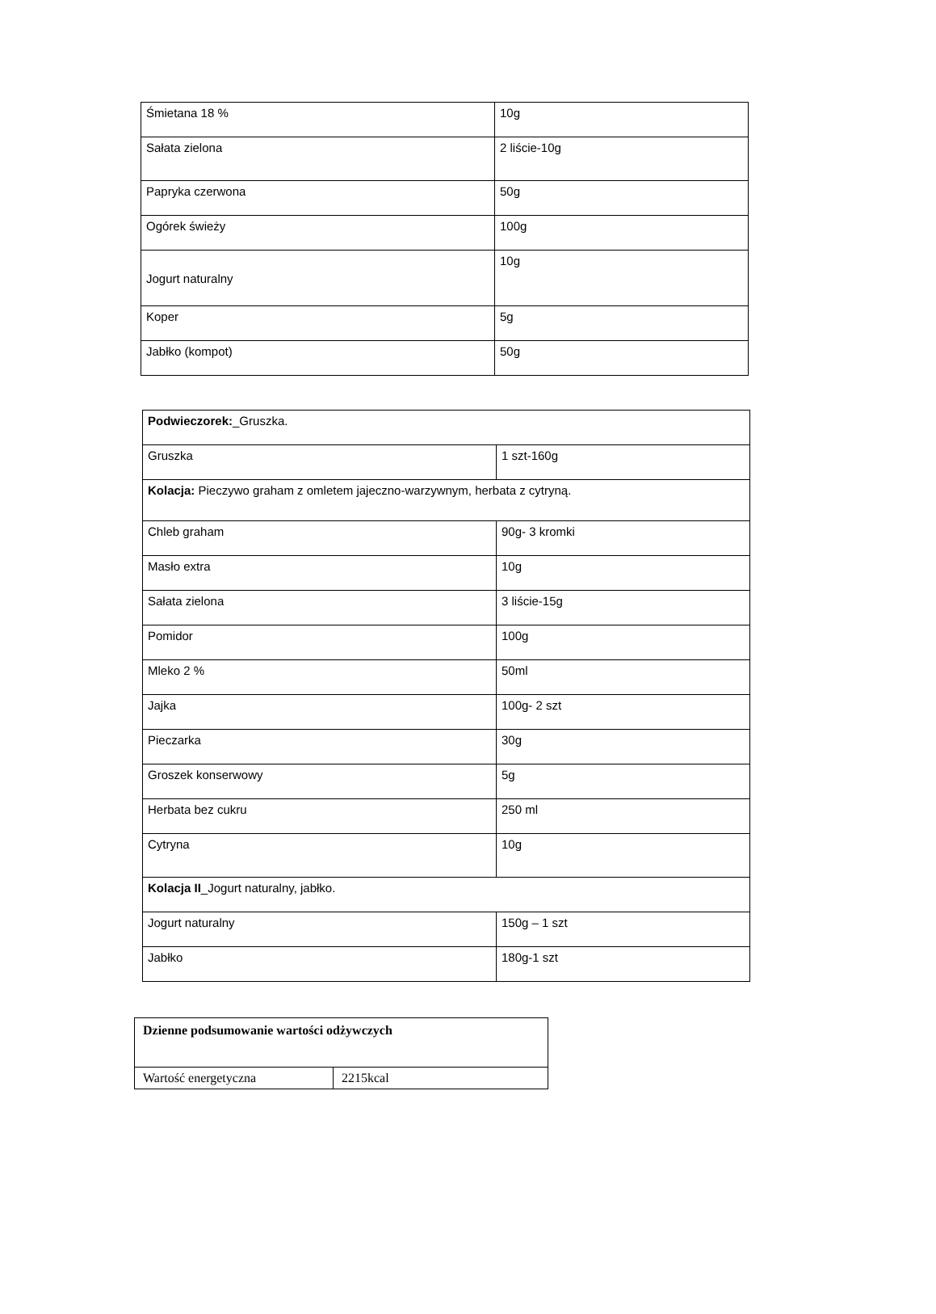| Śmietana 18 % | 10g |
| Sałata zielona | 2 liście-10g |
| Papryka czerwona | 50g |
| Ogórek świeży | 100g |
| Jogurt naturalny | 10g |
| Koper | 5g |
| Jabłko (kompot) | 50g |
| Podwieczorek: _Gruszka. | |
| Gruszka | 1 szt-160g |
| Kolacja: Pieczywo graham z omletem jajeczno-warzywnym, herbata z cytryną. | |
| Chleb graham | 90g- 3 kromki |
| Masło extra | 10g |
| Sałata zielona | 3 liście-15g |
| Pomidor | 100g |
| Mleko 2 % | 50ml |
| Jajka | 100g- 2 szt |
| Pieczarka | 30g |
| Groszek konserwowy | 5g |
| Herbata bez cukru | 250 ml |
| Cytryna | 10g |
| Kolacja II _Jogurt naturalny, jabłko. | |
| Jogurt naturalny | 150g – 1 szt |
| Jabłko | 180g-1 szt |
| Dzienne podsumowanie wartości odżywczych | |
| Wartość energetyczna | 2215kcal |